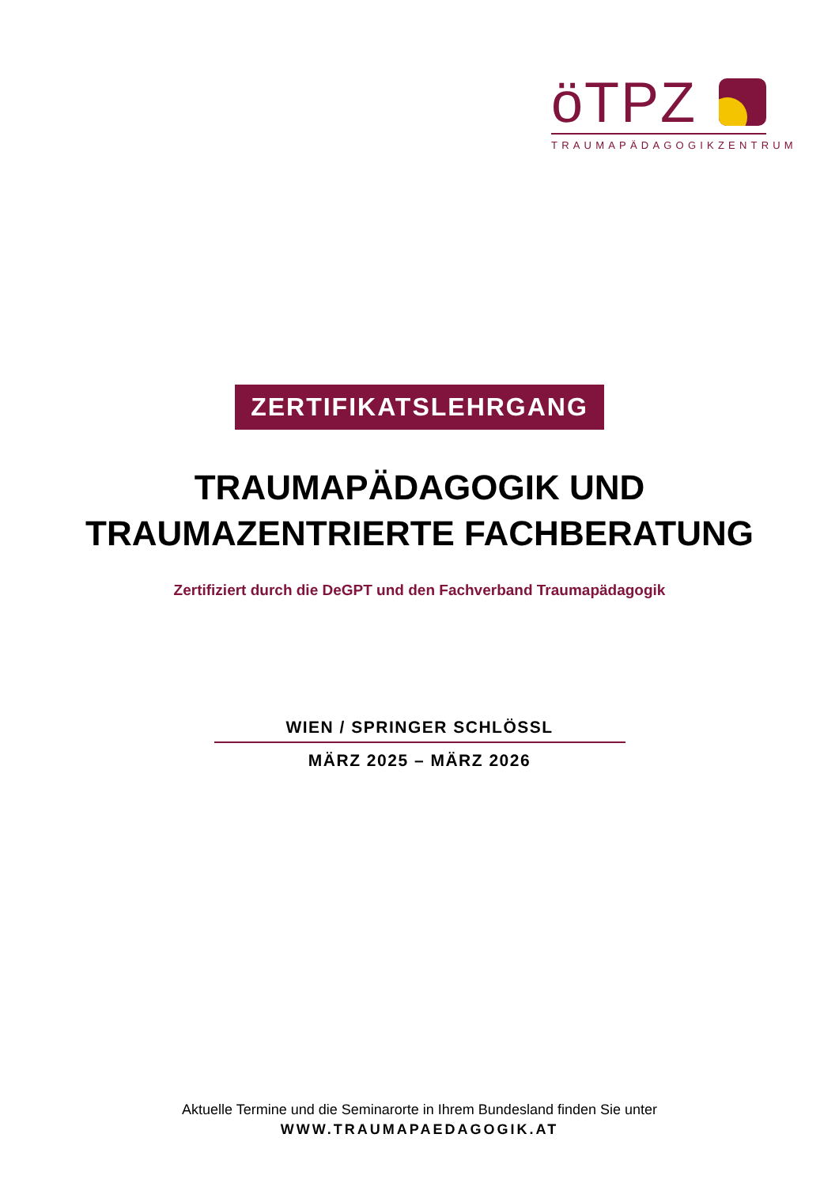öTPZ
TRAUMAPÄDAGOGIKZENTRUM
ZERTIFIKATSLEHRGANG
TRAUMAPÄDAGOGIK UND
TRAUMAZENTRIERTE FACHBERATUNG
Zertifiziert durch die DeGPT und den Fachverband Traumapädagogik
WIEN / SPRINGER SCHLÖSSL
MÄRZ 2025 – MÄRZ 2026
Aktuelle Termine und die Seminarorte in Ihrem Bundesland finden Sie unter
WWW.TRAUMAPAEDAGOGIK.AT